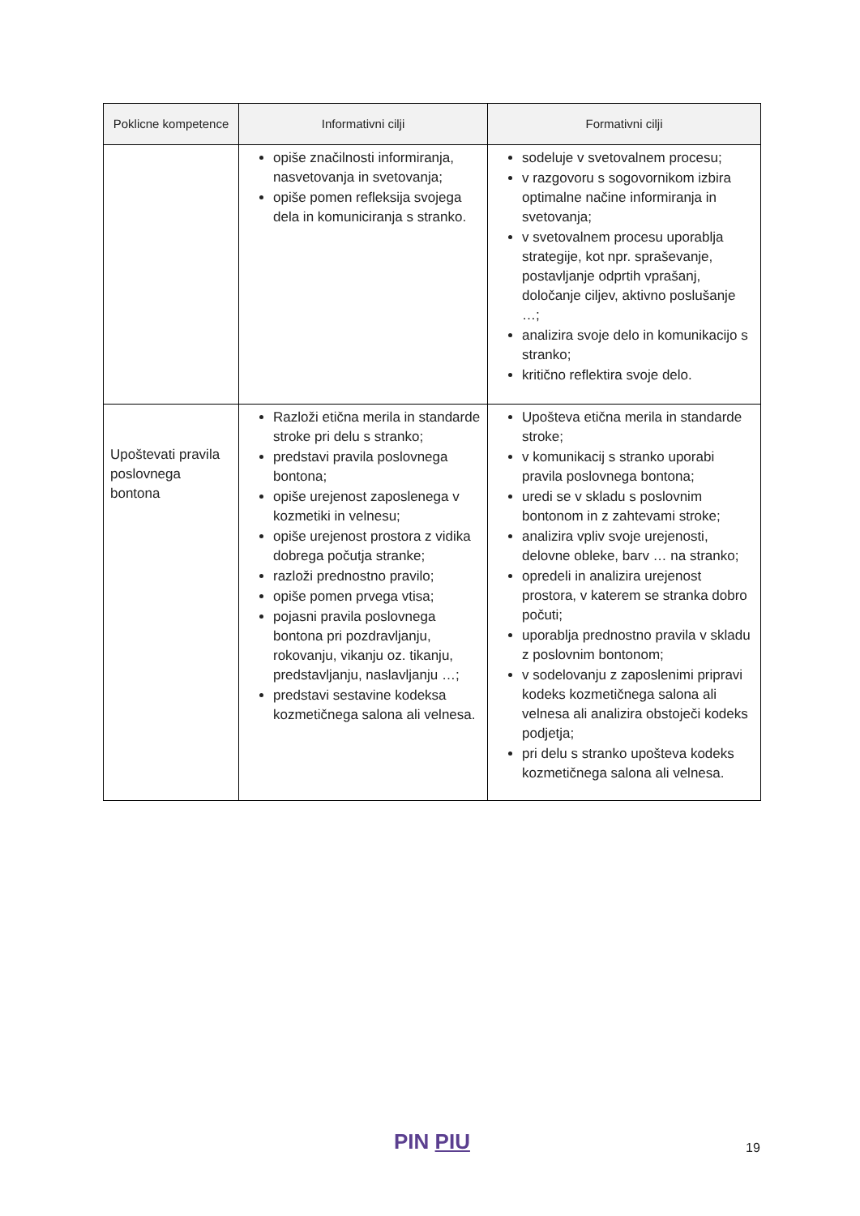| Poklicne kompetence | Informativni cilji | Formativni cilji |
| --- | --- | --- |
| | opiše značilnosti informiranja, nasvetovanja in svetovanja; opiše pomen refleksija svojega dela in komuniciranja s stranko. | sodeluje v svetovalnem procesu; v razgovoru s sogovornikom izbira optimalne načine informiranja in svetovanja; v svetovalnem procesu uporablja strategije, kot npr. spraševanje, postavljanje odprtih vprašanj, določanje ciljev, aktivno poslušanje …; analizira svoje delo in komunikacijo s stranko; kritično reflektira svoje delo. |
| Upoštevati pravila poslovnega bontona | Razloži etična merila in standarde stroke pri delu s stranko; predstavi pravila poslovnega bontona; opiše urejenost zaposlenega v kozmetiki in velnesu; opiše urejenost prostora z vidika dobrega počutja stranke; razloži prednostno pravilo; opiše pomen prvega vtisa; pojasni pravila poslovnega bontona pri pozdravljanju, rokovanju, vikanju oz. tikanju, predstavljanju, naslavljanju …; predstavi sestavine kodeksa kozmetičnega salona ali velnesa. | Upošteva etična merila in standarde stroke; v komunikacij s stranko uporabi pravila poslovnega bontona; uredi se v skladu s poslovnim bontonom in z zahtevami stroke; analizira vpliv svoje urejenosti, delovne obleke, barv … na stranko; opredeli in analizira urejenost prostora, v katerem se stranka dobro počuti; uporablja prednostno pravila v skladu z poslovnim bontonom; v sodelovanju z zaposlenimi pripravi kodeks kozmetičnega salona ali velnesa ali analizira obstoječi kodeks podjetja; pri delu s stranko upošteva kodeks kozmetičnega salona ali velnesa. |
PIN PIU 19